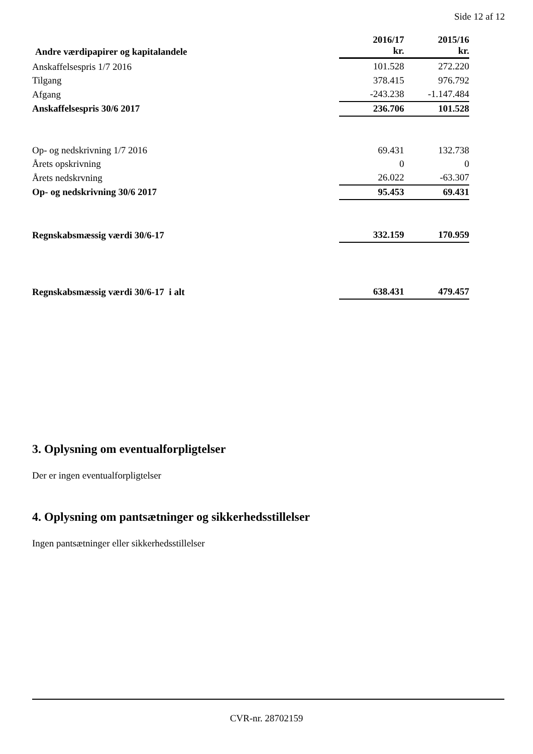Side 12 af 12
| Andre værdipapirer og kapitalandele | 2016/17 kr. | 2015/16 kr. |
| --- | --- | --- |
| Anskaffelsespris 1/7 2016 | 101.528 | 272.220 |
| Tilgang | 378.415 | 976.792 |
| Afgang | -243.238 | -1.147.484 |
| Anskaffelsespris 30/6 2017 | 236.706 | 101.528 |
| Op- og nedskrivning 1/7 2016 | 69.431 | 132.738 |
| Årets opskrivning | 0 | 0 |
| Årets nedskrvning | 26.022 | -63.307 |
| Op- og nedskrivning 30/6 2017 | 95.453 | 69.431 |
| Regnskabsmæssig værdi 30/6-17 | 332.159 | 170.959 |
| Regnskabsmæssig værdi 30/6-17 i alt | 638.431 | 479.457 |
3. Oplysning om eventualforpligtelser
Der er ingen eventualforpligtelser
4. Oplysning om pantsætninger og sikkerhedsstillelser
Ingen pantsætninger eller sikkerhedsstillelser
CVR-nr. 28702159